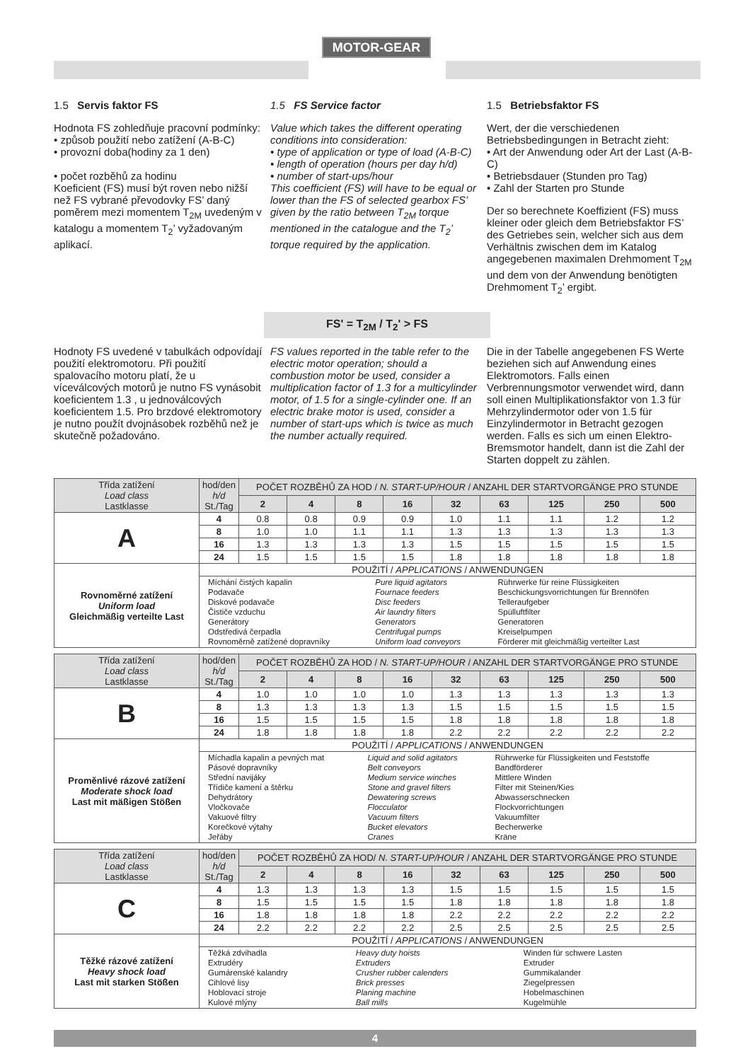MOTOR-GEAR
1.5 Servis faktor FS
Hodnota FS zohledňuje pracovní podmínky:
• způsob použití nebo zatížení (A-B-C)
• provozní doba(hodiny za 1 den)
• počet rozběhů za hodinu
Koeficient (FS) musí být roven nebo nižší než FS vybrané převodovky FS’ daný poměrem mezi momentem T<sub>2M</sub> uvedeným v katalogu a momentem T<sub>2</sub>’ vyžadovaným aplikací.
1.5 FS Service factor
Value which takes the different operating conditions into consideration:
• type of application or type of load (A-B-C)
• length of operation (hours per day h/d)
• number of start-ups/hour
This coefficient (FS) will have to be equal or lower than the FS of selected gearbox FS’ given by the ratio between T<sub>2M</sub> torque mentioned in the catalogue and the T<sub>2</sub>’ torque required by the application.
1.5 Betriebsfaktor FS
Wert, der die verschiedenen Betriebsbedingungen in Betracht zieht:
• Art der Anwendung oder Art der Last (A-B-C)
• Betriebsdauer (Stunden pro Tag)
• Zahl der Starten pro Stunde
Der so berechnete Koeffizient (FS) muss kleiner oder gleich dem Betriebsfaktor FS’ des Getriebes sein, welcher sich aus dem Verhältnis zwischen dem im Katalog angegebenen maximalen Drehmoment T<sub>2M</sub> und dem von der Anwendung benötigten Drehmoment T<sub>2</sub>’ ergibt.
FS' = T<sub>2M</sub> / T<sub>2</sub>' > FS
Hodnoty FS uvedené v tabulkách odpovídají použití elektromotoru. Při použití spalovacího motoru platí, že u víceválcových motorů je nutno FS vynásobit koeficientem 1.3 , u jednoválcových koeficientem 1.5. Pro brzdové elektromotory je nutno použít dvojnásobek rozběhů než je skutečně požadováno.
FS values reported in the table refer to the electric motor operation; should a combustion motor be used, consider a multiplication factor of 1.3 for a multicylinder motor, of 1.5 for a single-cylinder one. If an electric brake motor is used, consider a number of start-ups which is twice as much the number actually required.
Die in der Tabelle angegebenen FS Werte beziehen sich auf Anwendung eines Elektromotors. Falls einen Verbrennungsmotor verwendet wird, dann soll einen Multiplikationsfaktor von 1.3 für Mehrzylindermotor oder von 1.5 für Einzylindermotor in Betracht gezogen werden. Falls es sich um einen Elektro-Bremsmotor handelt, dann ist die Zahl der Starten doppelt zu zählen.
| Třída zatížení Load class Lastklasse | hod/den h/d St./Tag | POČET ROZBĚHŮ ZA HOD / N. START-UP/HOUR / ANZAHL DER STARTVORGÄNGE PRO STUNDE | | | | | | | | |
| | | 2 | 4 | 8 | 16 | 32 | 63 | 125 | 250 | 500 |
| A | 4 | 0.8 | 0.8 | 0.9 | 0.9 | 1.0 | 1.1 | 1.1 | 1.2 | 1.2 |
| | 8 | 1.0 | 1.0 | 1.1 | 1.1 | 1.3 | 1.3 | 1.3 | 1.3 | 1.3 |
| | 16 | 1.3 | 1.3 | 1.3 | 1.3 | 1.5 | 1.5 | 1.5 | 1.5 | 1.5 |
| | 24 | 1.5 | 1.5 | 1.5 | 1.5 | 1.8 | 1.8 | 1.8 | 1.8 | 1.8 |
| Rovnoměrné zatížení Uniform load Gleichmäßig verteilte Last | POUŽITÍ / APPLICATIONS / ANWENDUNGEN | | | | | | | | | |
| | / Míchání čistých kapalin Podavače Diskové podavače Čističe vzduchu Generátory Odstředivá čerpadla Rovnoměrně zatížené dopravníky / Pure liquid agitators Fournace feeders Disc feeders Air laundry filters Generators Centrifugal pumps Uniform load conveyors / Rührwerke für reine Flüssigkeiten Beschickungsvorrichtungen für Brennöfen Telleraufgeber Spülluftfilter Generatoren Kreiselpumpen Förderer mit gleichmäßig verteilter Last / | | | | | | | | | |
| Třída zatížení Load class Lastklasse | hod/den h/d St./Tag | POČET ROZBĚHŮ ZA HOD / N. START-UP/HOUR / ANZAHL DER STARTVORGÄNGE PRO STUNDE | | | | | | | | |
| | | 2 | 4 | 8 | 16 | 32 | 63 | 125 | 250 | 500 |
| B | 4 | 1.0 | 1.0 | 1.0 | 1.0 | 1.3 | 1.3 | 1.3 | 1.3 | 1.3 |
| | 8 | 1.3 | 1.3 | 1.3 | 1.3 | 1.5 | 1.5 | 1.5 | 1.5 | 1.5 |
| | 16 | 1.5 | 1.5 | 1.5 | 1.5 | 1.8 | 1.8 | 1.8 | 1.8 | 1.8 |
| | 24 | 1.8 | 1.8 | 1.8 | 1.8 | 2.2 | 2.2 | 2.2 | 2.2 | 2.2 |
| Proměnlivé rázové zatížení Moderate shock load Last mit mäßigen Stößen | POUŽITÍ / APPLICATIONS / ANWENDUNGEN | | | | | | | | | |
| | / Míchadla kapalin a pevných mat Pásové dopravníky Střední navijáky Třídiče kamení a štěrku Dehydrátory Vločkovače Vakuové filtry Korečkové výtahy Jeřáby / Liquid and solid agitators Belt conveyors Medium service winches Stone and gravel filters Dewatering screws Flocculator Vacuum filters Bucket elevators Cranes / Rührwerke für Flüssigkeiten und Feststoffe Bandförderer Mittlere Winden Filter mit Steinen/Kies Abwasserschnecken Flockvorrichtungen Vakuumfilter Becherwerke Kräne / | | | | | | | | | |
| Třída zatížení Load class Lastklasse | hod/den h/d St./Tag | POČET ROZBĚHŮ ZA HOD/ N. START-UP/HOUR / ANZAHL DER STARTVORGÄNGE PRO STUNDE | | | | | | | | |
| | | 2 | 4 | 8 | 16 | 32 | 63 | 125 | 250 | 500 |
| C | 4 | 1.3 | 1.3 | 1.3 | 1.3 | 1.5 | 1.5 | 1.5 | 1.5 | 1.5 |
| | 8 | 1.5 | 1.5 | 1.5 | 1.5 | 1.8 | 1.8 | 1.8 | 1.8 | 1.8 |
| | 16 | 1.8 | 1.8 | 1.8 | 1.8 | 2.2 | 2.2 | 2.2 | 2.2 | 2.2 |
| | 24 | 2.2 | 2.2 | 2.2 | 2.2 | 2.5 | 2.5 | 2.5 | 2.5 | 2.5 |
| Těžké rázové zatížení Heavy shock load Last mit starken Stößen | POUŽITÍ / APPLICATIONS / ANWENDUNGEN | | | | | | | | | |
| | / Těžká zdvihadla Extrudéry Gumárenské kalandry Cihlové lisy Hoblovací stroje Kulové mlýny / Heavy duty hoists Extruders Crusher rubber calenders Brick presses Planing machine Ball mills / Winden für schwere Lasten Extruder Gummikalander Ziegelpressen Hobelmaschinen Kugelmühle / | | | | | | | | | |
4